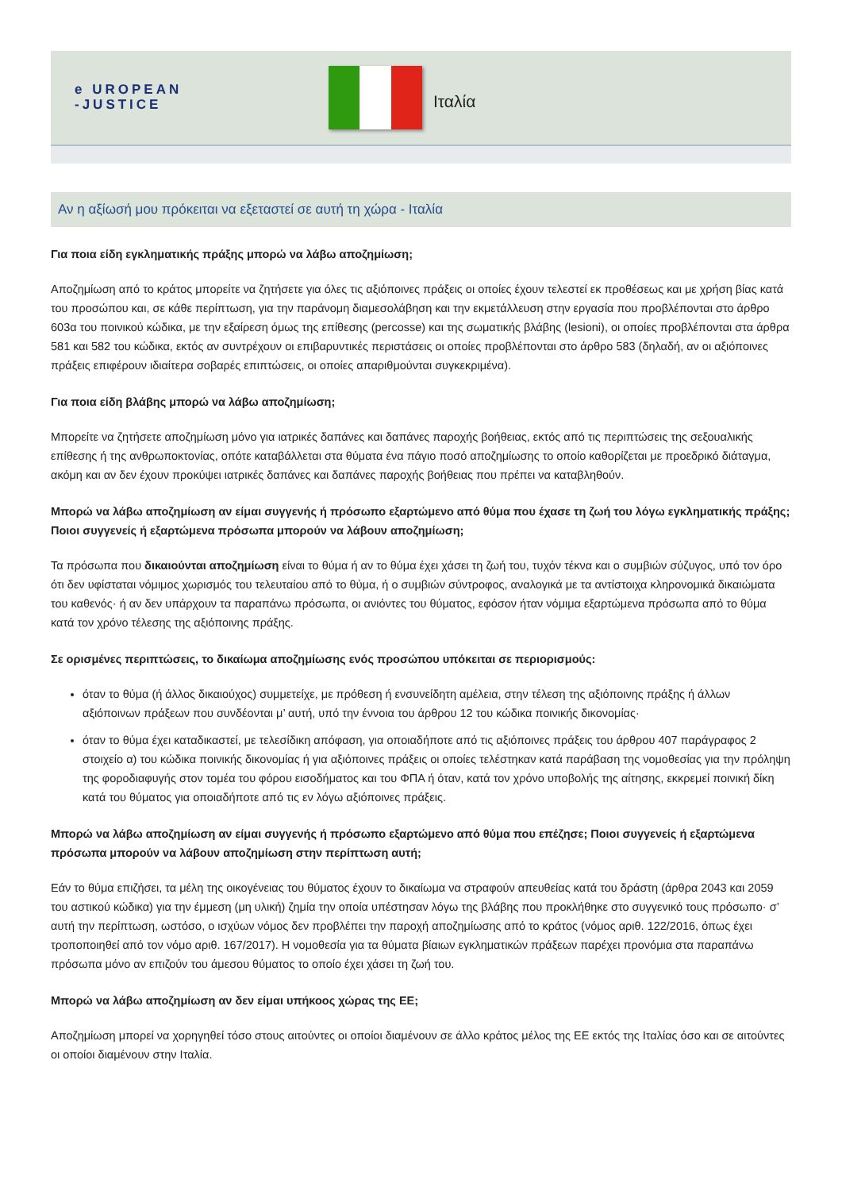e UROPEAN
-JUSTICE
Ιταλία
Αν η αξίωσή μου πρόκειται να εξεταστεί σε αυτή τη χώρα - Ιταλία
Για ποια είδη εγκληματικής πράξης μπορώ να λάβω αποζημίωση;
Αποζημίωση από το κράτος μπορείτε να ζητήσετε για όλες τις αξιόποινες πράξεις οι οποίες έχουν τελεστεί εκ προθέσεως και με χρήση βίας κατά του προσώπου και, σε κάθε περίπτωση, για την παράνομη διαμεσολάβηση και την εκμετάλλευση στην εργασία που προβλέπονται στο άρθρο 603α του ποινικού κώδικα, με την εξαίρεση όμως της επίθεσης (percosse) και της σωματικής βλάβης (lesioni), οι οποίες προβλέπονται στα άρθρα 581 και 582 του κώδικα, εκτός αν συντρέχουν οι επιβαρυντικές περιστάσεις οι οποίες προβλέπονται στο άρθρο 583 (δηλαδή, αν οι αξιόποινες πράξεις επιφέρουν ιδιαίτερα σοβαρές επιπτώσεις, οι οποίες απαριθμούνται συγκεκριμένα).
Για ποια είδη βλάβης μπορώ να λάβω αποζημίωση;
Μπορείτε να ζητήσετε αποζημίωση μόνο για ιατρικές δαπάνες και δαπάνες παροχής βοήθειας, εκτός από τις περιπτώσεις της σεξουαλικής επίθεσης ή της ανθρωποκτονίας, οπότε καταβάλλεται στα θύματα ένα πάγιο ποσό αποζημίωσης το οποίο καθορίζεται με προεδρικό διάταγμα, ακόμη και αν δεν έχουν προκύψει ιατρικές δαπάνες και δαπάνες παροχής βοήθειας που πρέπει να καταβληθούν.
Μπορώ να λάβω αποζημίωση αν είμαι συγγενής ή πρόσωπο εξαρτώμενο από θύμα που έχασε τη ζωή του λόγω εγκληματικής πράξης; Ποιοι συγγενείς ή εξαρτώμενα πρόσωπα μπορούν να λάβουν αποζημίωση;
Τα πρόσωπα που δικαιούνται αποζημίωση είναι το θύμα ή αν το θύμα έχει χάσει τη ζωή του, τυχόν τέκνα και ο συμβιών σύζυγος, υπό τον όρο ότι δεν υφίσταται νόμιμος χωρισμός του τελευταίου από το θύμα, ή ο συμβιών σύντροφος, αναλογικά με τα αντίστοιχα κληρονομικά δικαιώματα του καθενός· ή αν δεν υπάρχουν τα παραπάνω πρόσωπα, οι ανιόντες του θύματος, εφόσον ήταν νόμιμα εξαρτώμενα πρόσωπα από το θύμα κατά τον χρόνο τέλεσης της αξιόποινης πράξης.
Σε ορισμένες περιπτώσεις, το δικαίωμα αποζημίωσης ενός προσώπου υπόκειται σε περιορισμούς:
όταν το θύμα (ή άλλος δικαιούχος) συμμετείχε, με πρόθεση ή ενσυνείδητη αμέλεια, στην τέλεση της αξιόποινης πράξης ή άλλων αξιόποινων πράξεων που συνδέονται μ’ αυτή, υπό την έννοια του άρθρου 12 του κώδικα ποινικής δικονομίας·
όταν το θύμα έχει καταδικαστεί, με τελεσίδικη απόφαση, για οποιαδήποτε από τις αξιόποινες πράξεις του άρθρου 407 παράγραφος 2 στοιχείο α) του κώδικα ποινικής δικονομίας ή για αξιόποινες πράξεις οι οποίες τελέστηκαν κατά παράβαση της νομοθεσίας για την πρόληψη της φοροδιαφυγής στον τομέα του φόρου εισοδήματος και του ΦΠΑ ή όταν, κατά τον χρόνο υποβολής της αίτησης, εκκρεμεί ποινική δίκη κατά του θύματος για οποιαδήποτε από τις εν λόγω αξιόποινες πράξεις.
Μπορώ να λάβω αποζημίωση αν είμαι συγγενής ή πρόσωπο εξαρτώμενο από θύμα που επέζησε; Ποιοι συγγενείς ή εξαρτώμενα πρόσωπα μπορούν να λάβουν αποζημίωση στην περίπτωση αυτή;
Εάν το θύμα επιζήσει, τα μέλη της οικογένειας του θύματος έχουν το δικαίωμα να στραφούν απευθείας κατά του δράστη (άρθρα 2043 και 2059 του αστικού κώδικα) για την έμμεση (μη υλική) ζημία την οποία υπέστησαν λόγω της βλάβης που προκλήθηκε στο συγγενικό τους πρόσωπο· σ’ αυτή την περίπτωση, ωστόσο, ο ισχύων νόμος δεν προβλέπει την παροχή αποζημίωσης από το κράτος (νόμος αριθ. 122/2016, όπως έχει τροποποιηθεί από τον νόμο αριθ. 167/2017). Η νομοθεσία για τα θύματα βίαιων εγκληματικών πράξεων παρέχει προνόμια στα παραπάνω πρόσωπα μόνο αν επιζούν του άμεσου θύματος το οποίο έχει χάσει τη ζωή του.
Μπορώ να λάβω αποζημίωση αν δεν είμαι υπήκοος χώρας της ΕΕ;
Αποζημίωση μπορεί να χορηγηθεί τόσο στους αιτούντες οι οποίοι διαμένουν σε άλλο κράτος μέλος της ΕΕ εκτός της Ιταλίας όσο και σε αιτούντες οι οποίοι διαμένουν στην Ιταλία.